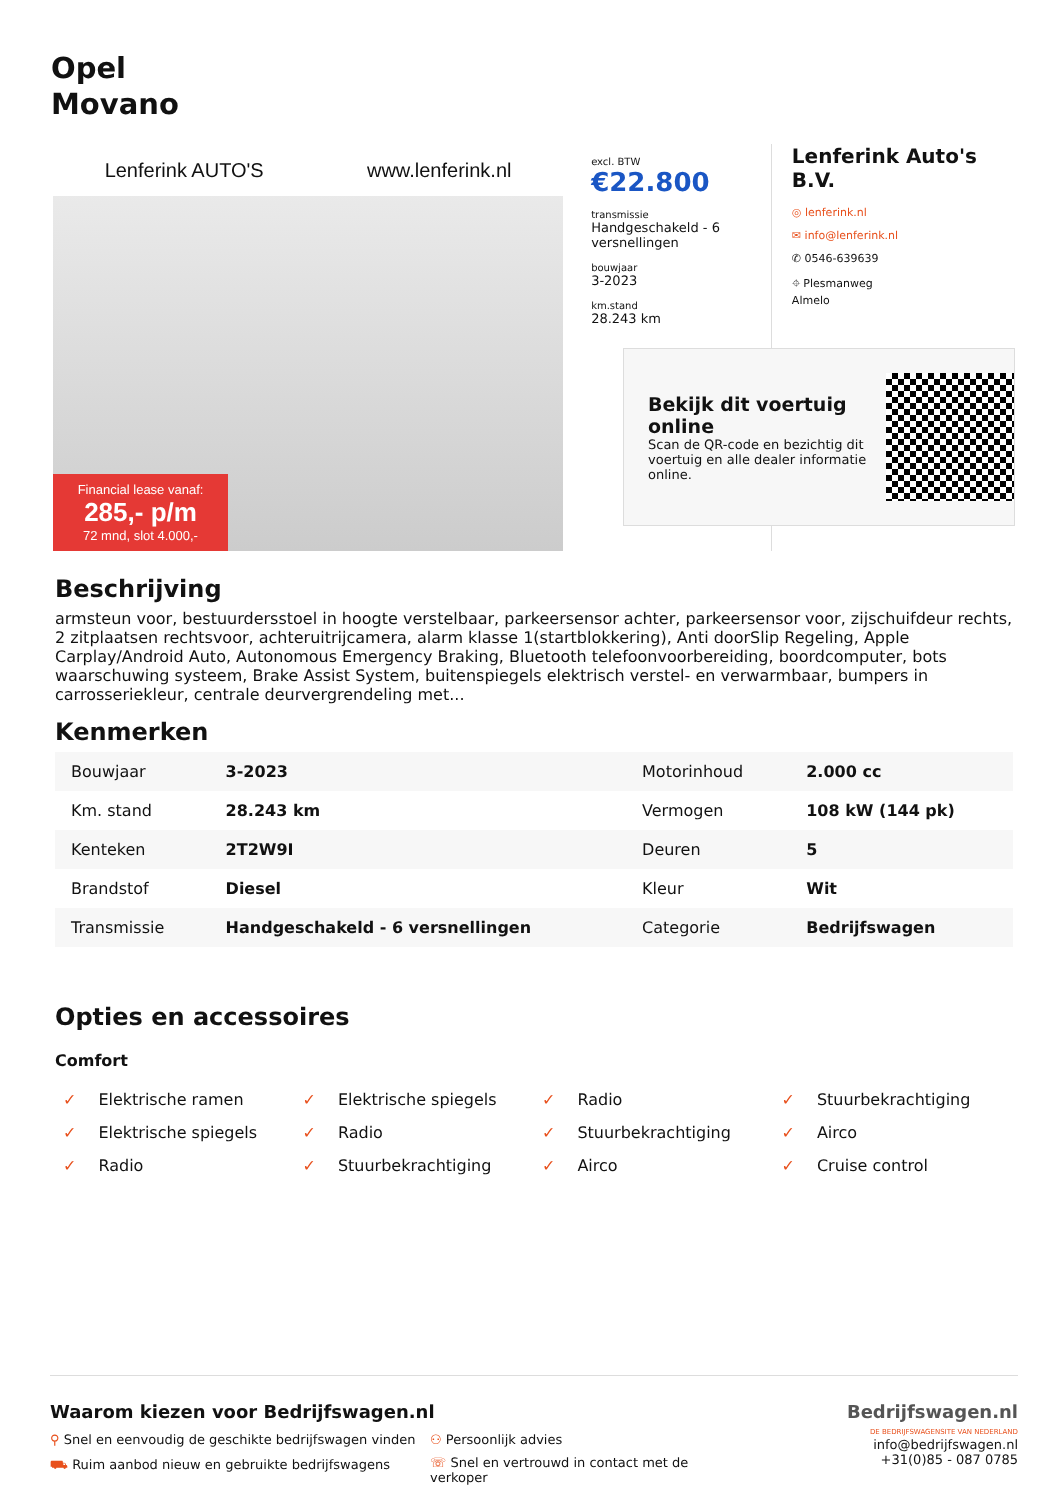Opel
Movano
Lenferink AUTO'S www.lenferink.nl
Financial lease vanaf:
285,- p/m
72 mnd, slot 4.000,-
excl. BTW
€22.800
transmissie
Handgeschakeld - 6 versnellingen
bouwjaar
3-2023
km.stand
28.243 km
Lenferink Auto's B.V.
◎ lenferink.nl
✉ info@lenferink.nl
✆ 0546-639639
⌖ Plesmanweg
Almelo
Bekijk dit voertuig online
Scan de QR-code en bezichtig dit voertuig en alle dealer informatie online.
Beschrijving
armsteun voor, bestuurdersstoel in hoogte verstelbaar, parkeersensor achter, parkeersensor voor, zijschuifdeur rechts, 2 zitplaatsen rechtsvoor, achteruitrijcamera, alarm klasse 1(startblokkering), Anti doorSlip Regeling, Apple Carplay/Android Auto, Autonomous Emergency Braking, Bluetooth telefoonvoorbereiding, boordcomputer, bots waarschuwing systeem, Brake Assist System, buitenspiegels elektrisch verstel- en verwarmbaar, bumpers in carrosseriekleur, centrale deurvergrendeling met...
Kenmerken
| Bouwjaar | 3-2023 | Motorinhoud | 2.000 cc |
| Km. stand | 28.243 km | Vermogen | 108 kW (144 pk) |
| Kenteken | 2T2W9I | Deuren | 5 |
| Brandstof | Diesel | Kleur | Wit |
| Transmissie | Handgeschakeld - 6 versnellingen | Categorie | Bedrijfswagen |
Opties en accessoires
Comfort
✓ Elektrische ramen ✓ Elektrische spiegels ✓ Radio ✓ Stuurbekrachtiging ✓ Elektrische spiegels ✓ Radio ✓ Stuurbekrachtiging ✓ Airco ✓ Radio ✓ Stuurbekrachtiging ✓ Airco ✓ Cruise control
Waarom kiezen voor Bedrijfswagen.nl
⚲ Snel en eenvoudig de geschikte bedrijfswagen vinden ⚇ Persoonlijk advies ⛟ Ruim aanbod nieuw en gebruikte bedrijfswagens ☏ Snel en vertrouwd in contact met de verkoper
Bedrijfswagen.nl
DE BEDRIJFSWAGENSITE VAN NEDERLAND
info@bedrijfswagen.nl
+31(0)85 - 087 0785